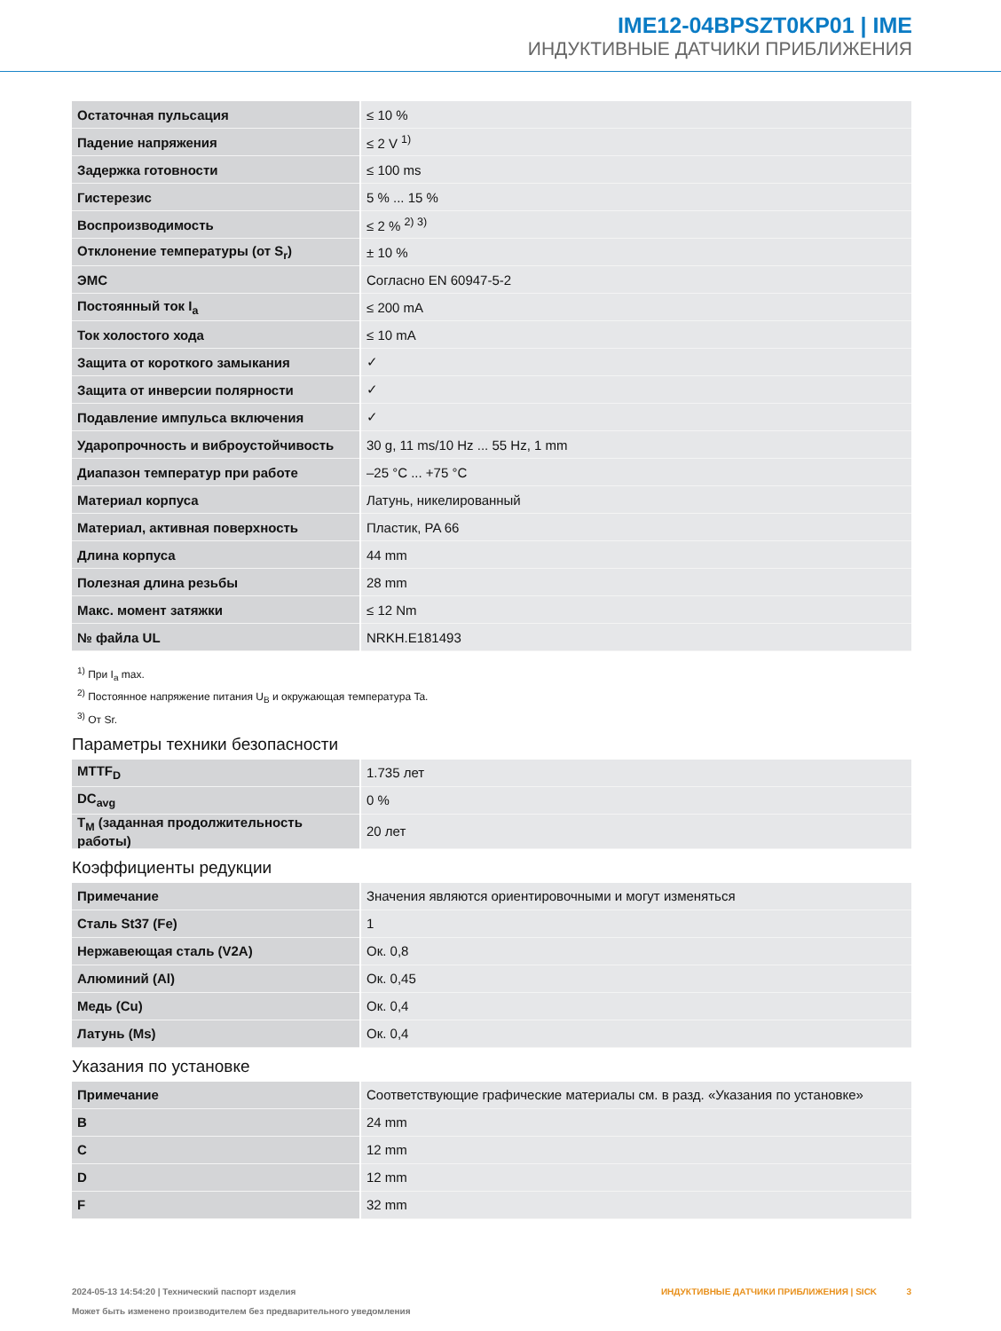IME12-04BPSZT0KP01 | IME
ИНДУКТИВНЫЕ ДАТЧИКИ ПРИБЛИЖЕНИЯ
| Остаточная пульсация | ≤ 10 % |
| Падение напряжения | ≤ 2 V <sup>1)</sup> |
| Задержка готовности | ≤ 100 ms |
| Гистерезис | 5 % ... 15 % |
| Воспроизводимость | ≤ 2 % <sup>2) 3)</sup> |
| Отклонение температуры (от S<sub>r</sub>) | ± 10 % |
| ЭМС | Согласно EN 60947-5-2 |
| Постоянный ток I<sub>a</sub> | ≤ 200 mA |
| Ток холостого хода | ≤ 10 mA |
| Защита от короткого замыкания | ✓ |
| Защита от инверсии полярности | ✓ |
| Подавление импульса включения | ✓ |
| Ударопрочность и виброустойчивость | 30 g, 11 ms/10 Hz ... 55 Hz, 1 mm |
| Диапазон температур при работе | –25 °C ... +75 °C |
| Материал корпуса | Латунь, никелированный |
| Материал, активная поверхность | Пластик, PA 66 |
| Длина корпуса | 44 mm |
| Полезная длина резьбы | 28 mm |
| Макс. момент затяжки | ≤ 12 Nm |
| № файла UL | NRKH.E181493 |
<sup>1)</sup> При I<sub>a</sub> max.
<sup>2)</sup> Постоянное напряжение питания U<sub>B</sub> и окружающая температура Ta.
<sup>3)</sup> От Sr.
Параметры техники безопасности
| MTTF<sub>D</sub> | 1.735 лет |
| DC<sub>avg</sub> | 0 % |
| T<sub>M</sub> (заданная продолжительность работы) | 20 лет |
Коэффициенты редукции
| Примечание | Значения являются ориентировочными и могут изменяться |
| Сталь St37 (Fe) | 1 |
| Нержавеющая сталь (V2A) | Ок. 0,8 |
| Алюминий (Al) | Ок. 0,45 |
| Медь (Cu) | Ок. 0,4 |
| Латунь (Ms) | Ок. 0,4 |
Указания по установке
| Примечание | Соответствующие графические материалы см. в разд. «Указания по установке» |
| B | 24 mm |
| C | 12 mm |
| D | 12 mm |
| F | 32 mm |
ИНДУКТИВНЫЕ ДАТЧИКИ ПРИБЛИЖЕНИЯ | SICK 3 2024-05-13 14:54:20 | Технический паспорт изделия
Может быть изменено производителем без предварительного уведомления